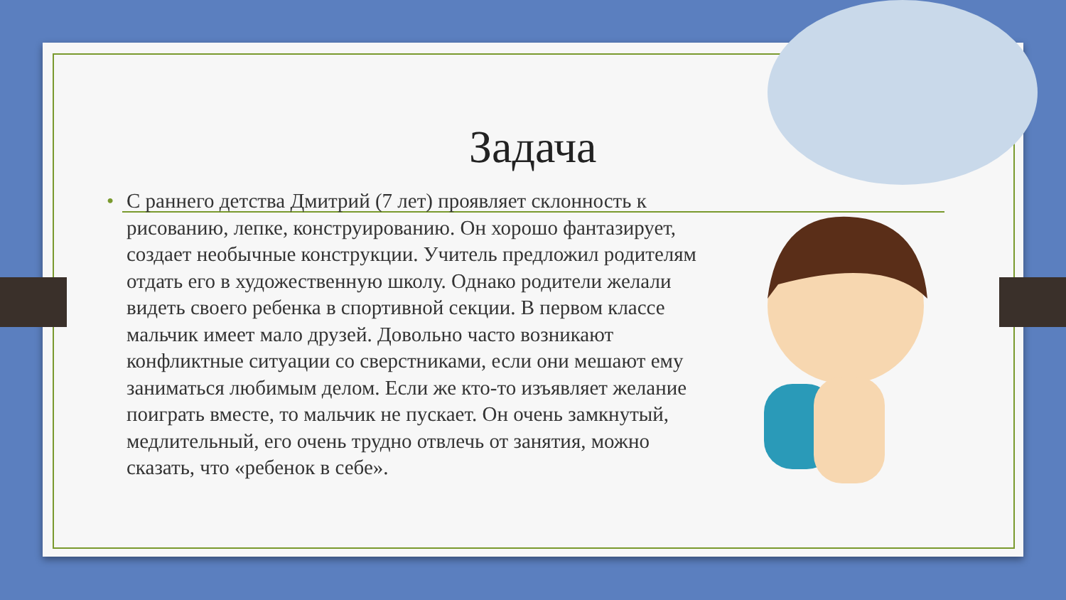Задача
• С раннего детства Дмитрий (7 лет) проявляет склонность к рисованию, лепке, конструированию. Он хорошо фантазирует, создает необычные конструкции. Учитель предложил родителям отдать его в художественную школу. Однако родители желали видеть своего ребенка в спортивной секции. В первом классе мальчик имеет мало друзей. Довольно часто возникают конфликтные ситуации со сверстниками, если они мешают ему заниматься любимым делом. Если же кто-то изъявляет желание поиграть вместе, то мальчик не пускает. Он очень замкнутый, медлительный, его очень трудно отвлечь от занятия, можно сказать, что «ребенок в себе».